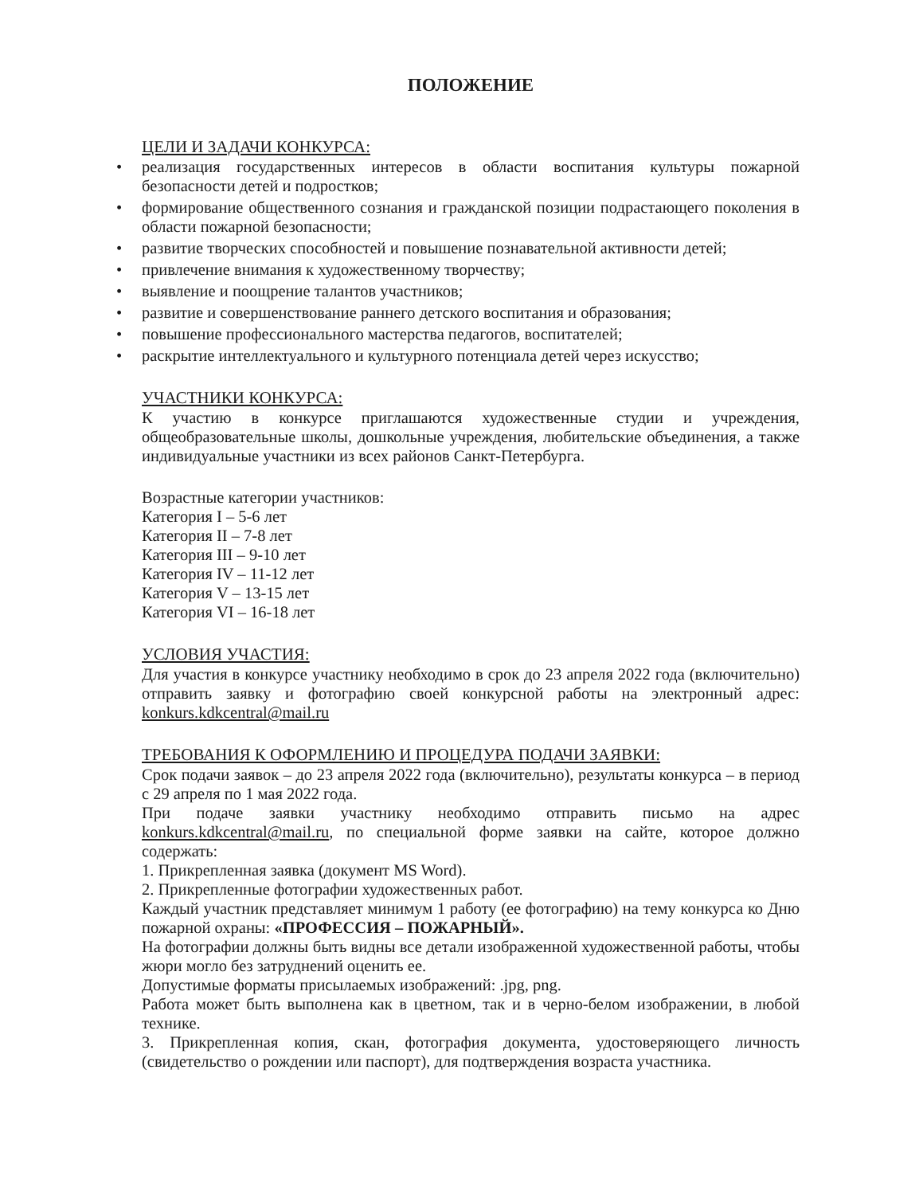ПОЛОЖЕНИЕ
ЦЕЛИ И ЗАДАЧИ КОНКУРСА:
• реализация государственных интересов в области воспитания культуры пожарной безопасности детей и подростков;
• формирование общественного сознания и гражданской позиции подрастающего поколения в области пожарной безопасности;
• развитие творческих способностей и повышение познавательной активности детей;
• привлечение внимания к художественному творчеству;
• выявление и поощрение талантов участников;
• развитие и совершенствование раннего детского воспитания и образования;
• повышение профессионального мастерства педагогов, воспитателей;
• раскрытие интеллектуального и культурного потенциала детей через искусство;
УЧАСТНИКИ КОНКУРСА:
К участию в конкурсе приглашаются художественные студии и учреждения, общеобразовательные школы, дошкольные учреждения, любительские объединения, а также индивидуальные участники из всех районов Санкт-Петербурга.
Возрастные категории участников:
Категория I – 5-6 лет
Категория II – 7-8 лет
Категория III – 9-10 лет
Категория IV – 11-12 лет
Категория V – 13-15 лет
Категория VI – 16-18 лет
УСЛОВИЯ УЧАСТИЯ:
Для участия в конкурсе участнику необходимо в срок до 23 апреля 2022 года (включительно) отправить заявку и фотографию своей конкурсной работы на электронный адрес: konkurs.kdkcentral@mail.ru
ТРЕБОВАНИЯ К ОФОРМЛЕНИЮ И ПРОЦЕДУРА ПОДАЧИ ЗАЯВКИ:
Срок подачи заявок – до 23 апреля 2022 года (включительно), результаты конкурса – в период с 29 апреля по 1 мая 2022 года.
При подаче заявки участнику необходимо отправить письмо на адрес konkurs.kdkcentral@mail.ru, по специальной форме заявки на сайте, которое должно содержать:
1. Прикрепленная заявка (документ MS Word).
2. Прикрепленные фотографии художественных работ.
Каждый участник представляет минимум 1 работу (ее фотографию) на тему конкурса ко Дню пожарной охраны: «ПРОФЕССИЯ – ПОЖАРНЫЙ».
На фотографии должны быть видны все детали изображенной художественной работы, чтобы жюри могло без затруднений оценить ее.
Допустимые форматы присылаемых изображений: .jpg, png.
Работа может быть выполнена как в цветном, так и в черно-белом изображении, в любой технике.
3. Прикрепленная копия, скан, фотография документа, удостоверяющего личность (свидетельство о рождении или паспорт), для подтверждения возраста участника.